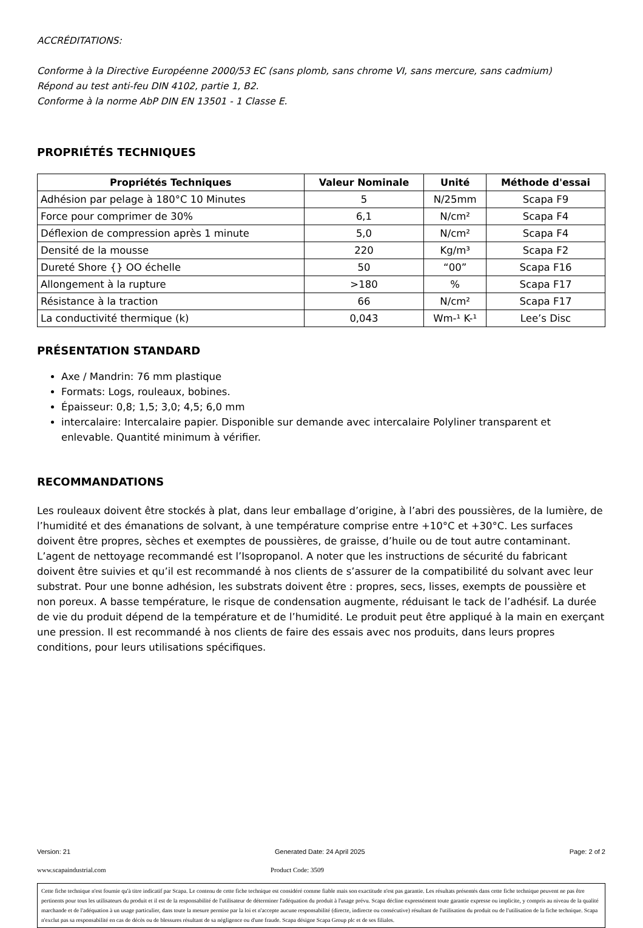ACCRÉDITATIONS:
Conforme à la Directive Européenne 2000/53 EC (sans plomb, sans chrome VI, sans mercure, sans cadmium)
Répond au test anti-feu DIN 4102, partie 1, B2.
Conforme à la norme AbP DIN EN 13501 - 1 Classe E.
PROPRIÉTÉS TECHNIQUES
| Propriétés Techniques | Valeur Nominale | Unité | Méthode d'essai |
| --- | --- | --- | --- |
| Adhésion par pelage à 180°C 10 Minutes | 5 | N/25mm | Scapa F9 |
| Force pour comprimer de 30% | 6,1 | N/cm² | Scapa F4 |
| Déflexion de compression après 1 minute | 5,0 | N/cm² | Scapa F4 |
| Densité de la mousse | 220 | Kg/m³ | Scapa F2 |
| Dureté Shore {} OO échelle | 50 | “00” | Scapa F16 |
| Allongement à la rupture | >180 | % | Scapa F17 |
| Résistance à la traction | 66 | N/cm² | Scapa F17 |
| La conductivité thermique (k) | 0,043 | Wm-¹ K-¹ | Lee’s Disc |
PRÉSENTATION STANDARD
Axe / Mandrin: 76 mm plastique
Formats: Logs, rouleaux, bobines.
Épaisseur: 0,8; 1,5; 3,0; 4,5; 6,0 mm
intercalaire: Intercalaire papier. Disponible sur demande avec intercalaire Polyliner transparent et enlevable. Quantité minimum à vérifier.
RECOMMANDATIONS
Les rouleaux doivent être stockés à plat, dans leur emballage d’origine, à l’abri des poussières, de la lumière, de l’humidité et des émanations de solvant, à une température comprise entre +10°C et +30°C. Les surfaces doivent être propres, sèches et exemptes de poussières, de graisse, d’huile ou de tout autre contaminant. L’agent de nettoyage recommandé est l’Isopropanol. A noter que les instructions de sécurité du fabricant doivent être suivies et qu’il est recommandé à nos clients de s’assurer de la compatibilité du solvant avec leur substrat. Pour une bonne adhésion, les substrats doivent être : propres, secs, lisses, exempts de poussière et non poreux. A basse température, le risque de condensation augmente, réduisant le tack de l’adhésif. La durée de vie du produit dépend de la température et de l’humidité. Le produit peut être appliqué à la main en exerçant une pression. Il est recommandé à nos clients de faire des essais avec nos produits, dans leurs propres conditions, pour leurs utilisations spécifiques.
Version: 21 Generated Date: 24 April 2025 Page: 2 of 2
www.scapaindustrial.com Product Code: 3509
Cette fiche technique n'est fournie qu'à titre indicatif par Scapa. Le contenu de cette fiche technique est considéré comme fiable mais son exactitude n'est pas garantie. Les résultats présentés dans cette fiche technique peuvent ne pas être pertinents pour tous les utilisateurs du produit et il est de la responsabilité de l'utilisateur de déterminer l'adéquation du produit à l'usage prévu. Scapa décline expressément toute garantie expresse ou implicite, y compris au niveau de la qualité marchande et de l'adéquation à un usage particulier, dans toute la mesure permise par la loi et n'accepte aucune responsabilité (directe, indirecte ou consécutive) résultant de l'utilisation du produit ou de l'utilisation de la fiche technique. Scapa n'exclut pas sa responsabilité en cas de décès ou de blessures résultant de sa négligence ou d'une fraude. Scapa désigne Scapa Group plc et de ses filiales.